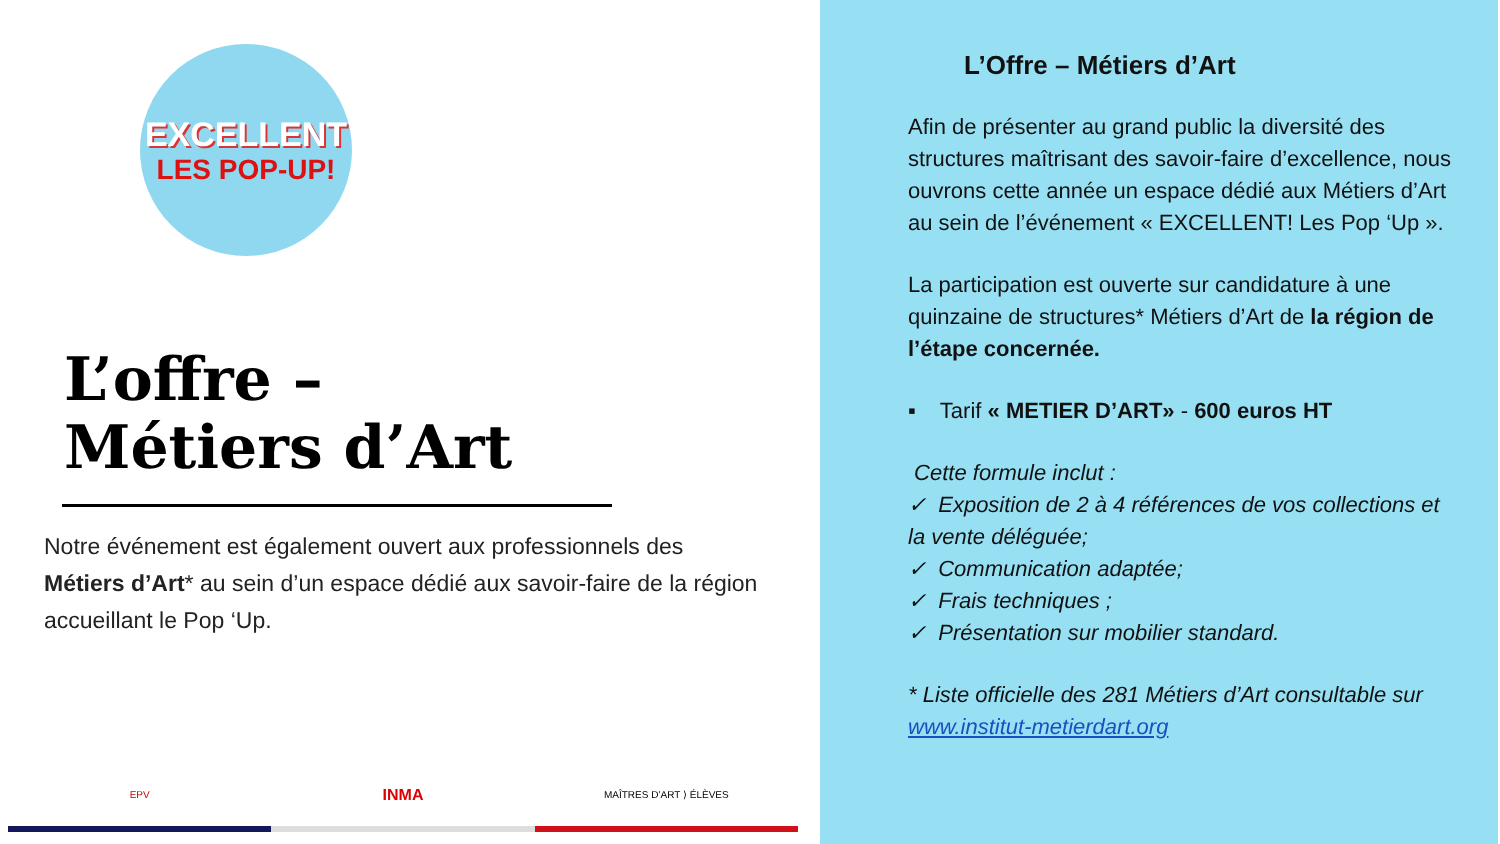EXCELLENT
LES POP-UP!
L’offre –
Métiers d’Art
Notre événement est également ouvert aux professionnels des Métiers d’Art* au sein d’un espace dédié aux savoir-faire de la région accueillant le Pop ‘Up.
EPV
INMA
MAÎTRES D’ART ⟩ ÉLÈVES
L’Offre – Métiers d’Art
Afin de présenter au grand public la diversité des structures maîtrisant des savoir-faire d’excellence, nous ouvrons cette année un espace dédié aux Métiers d’Art au sein de l’événement « EXCELLENT! Les Pop ‘Up ».
La participation est ouverte sur candidature à une quinzaine de structures* Métiers d’Art de la région de l’étape concernée.
▪ Tarif « METIER D’ART» - 600 euros HT
Cette formule inclut :
✓ Exposition de 2 à 4 références de vos collections et la vente déléguée;
✓ Communication adaptée;
✓ Frais techniques ;
✓ Présentation sur mobilier standard.
* Liste officielle des 281 Métiers d’Art consultable sur www.institut-metierdart.org